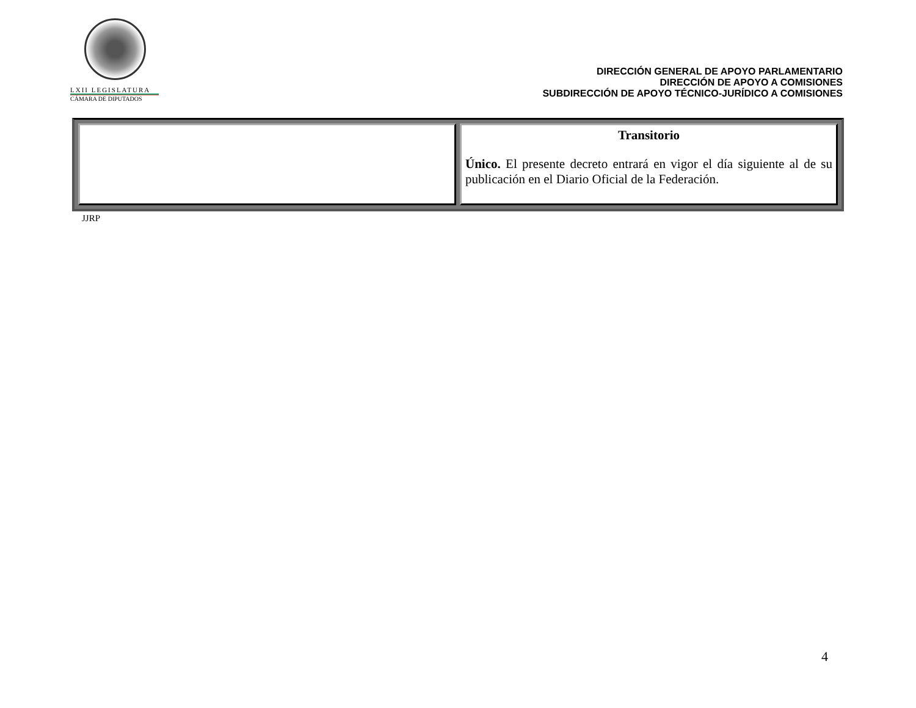LXII LEGISLATURA
CÁMARA DE DIPUTADOS
DIRECCIÓN GENERAL DE APOYO PARLAMENTARIO
DIRECCIÓN DE APOYO A COMISIONES
SUBDIRECCIÓN DE APOYO TÉCNICO-JURÍDICO A COMISIONES
| | Transitorio Único. El presente decreto entrará en vigor el día siguiente al de su publicación en el Diario Oficial de la Federación. |
JJRP
4